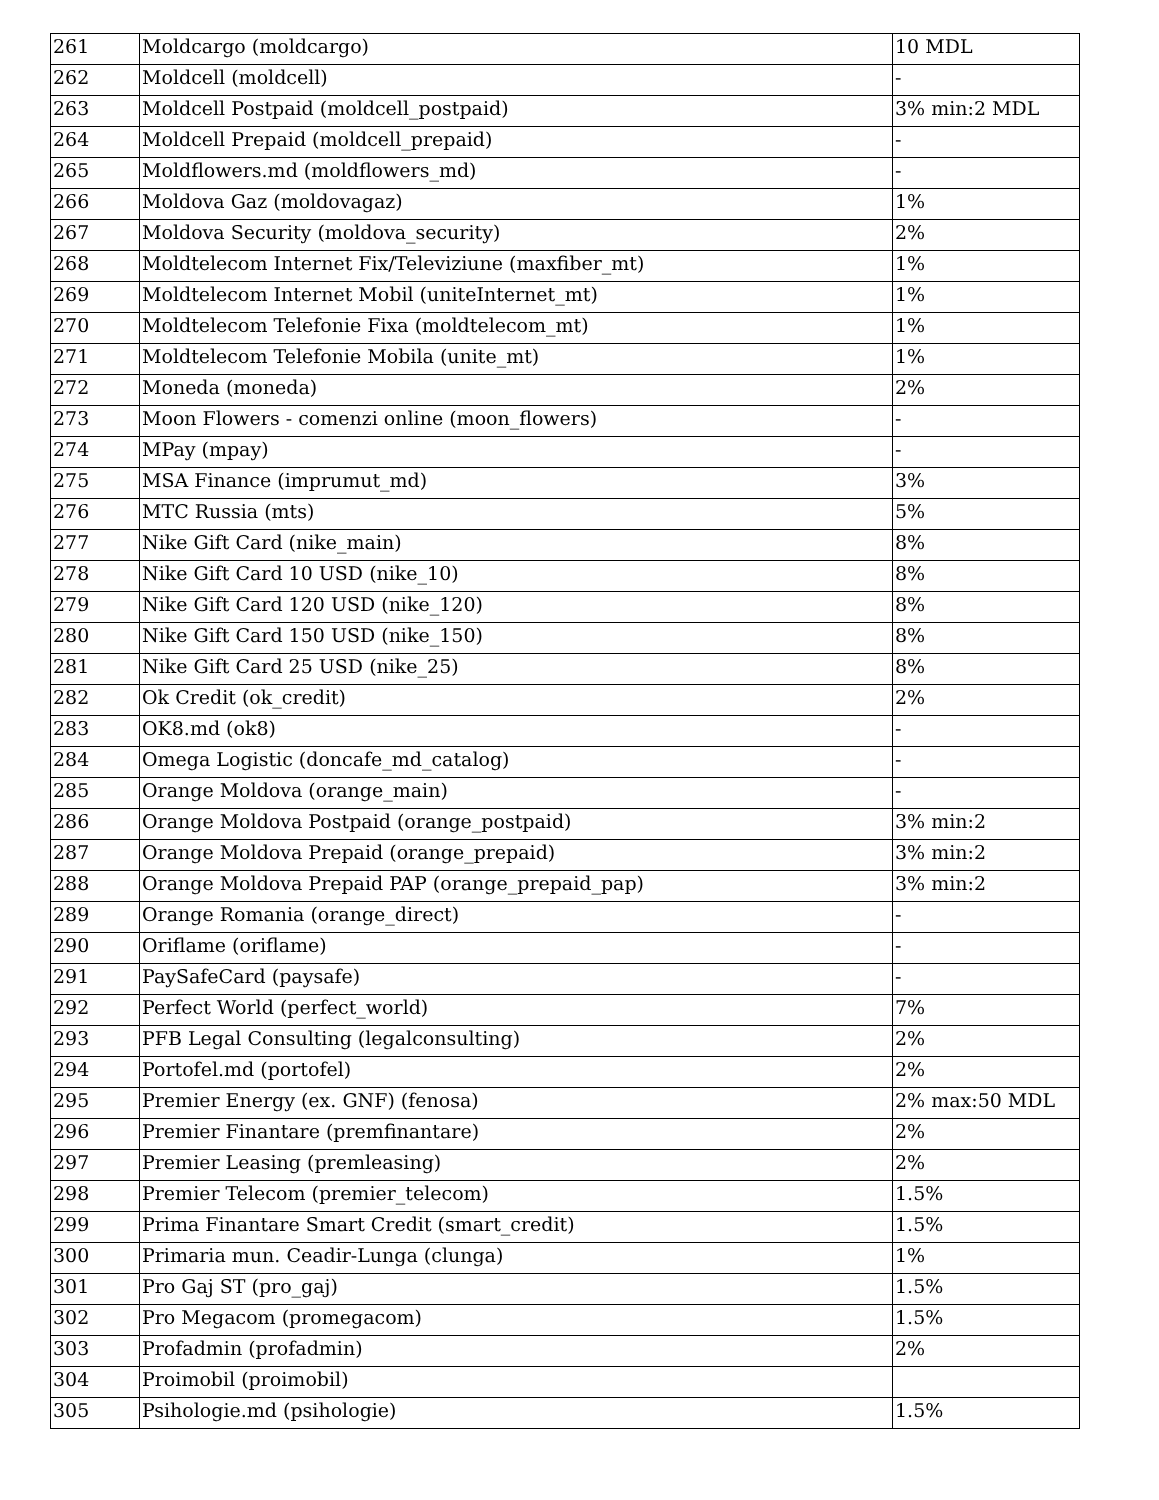| 261 | Moldcargo (moldcargo) | 10 MDL |
| 262 | Moldcell (moldcell) | - |
| 263 | Moldcell Postpaid (moldcell_postpaid) | 3% min:2 MDL |
| 264 | Moldcell Prepaid (moldcell_prepaid) | - |
| 265 | Moldflowers.md (moldflowers_md) | - |
| 266 | Moldova Gaz (moldovagaz) | 1% |
| 267 | Moldova Security (moldova_security) | 2% |
| 268 | Moldtelecom Internet Fix/Televiziune (maxfiber_mt) | 1% |
| 269 | Moldtelecom Internet Mobil (uniteInternet_mt) | 1% |
| 270 | Moldtelecom Telefonie Fixa (moldtelecom_mt) | 1% |
| 271 | Moldtelecom Telefonie Mobila (unite_mt) | 1% |
| 272 | Moneda (moneda) | 2% |
| 273 | Moon Flowers - comenzi online (moon_flowers) | - |
| 274 | MPay (mpay) | - |
| 275 | MSA Finance (imprumut_md) | 3% |
| 276 | MTC Russia (mts) | 5% |
| 277 | Nike Gift Card (nike_main) | 8% |
| 278 | Nike Gift Card 10 USD (nike_10) | 8% |
| 279 | Nike Gift Card 120 USD (nike_120) | 8% |
| 280 | Nike Gift Card 150 USD (nike_150) | 8% |
| 281 | Nike Gift Card 25 USD (nike_25) | 8% |
| 282 | Ok Credit (ok_credit) | 2% |
| 283 | OK8.md (ok8) | - |
| 284 | Omega Logistic (doncafe_md_catalog) | - |
| 285 | Orange Moldova (orange_main) | - |
| 286 | Orange Moldova Postpaid (orange_postpaid) | 3% min:2 |
| 287 | Orange Moldova Prepaid (orange_prepaid) | 3% min:2 |
| 288 | Orange Moldova Prepaid PAP (orange_prepaid_pap) | 3% min:2 |
| 289 | Orange Romania (orange_direct) | - |
| 290 | Oriflame (oriflame) | - |
| 291 | PaySafeCard (paysafe) | - |
| 292 | Perfect World (perfect_world) | 7% |
| 293 | PFB Legal Consulting (legalconsulting) | 2% |
| 294 | Portofel.md (portofel) | 2% |
| 295 | Premier Energy (ex. GNF) (fenosa) | 2% max:50 MDL |
| 296 | Premier Finantare (premfinantare) | 2% |
| 297 | Premier Leasing (premleasing) | 2% |
| 298 | Premier Telecom (premier_telecom) | 1.5% |
| 299 | Prima Finantare Smart Credit (smart_credit) | 1.5% |
| 300 | Primaria mun. Ceadir-Lunga (clunga) | 1% |
| 301 | Pro Gaj ST (pro_gaj) | 1.5% |
| 302 | Pro Megacom (promegacom) | 1.5% |
| 303 | Profadmin (profadmin) | 2% |
| 304 | Proimobil (proimobil) | |
| 305 | Psihologie.md (psihologie) | 1.5% |